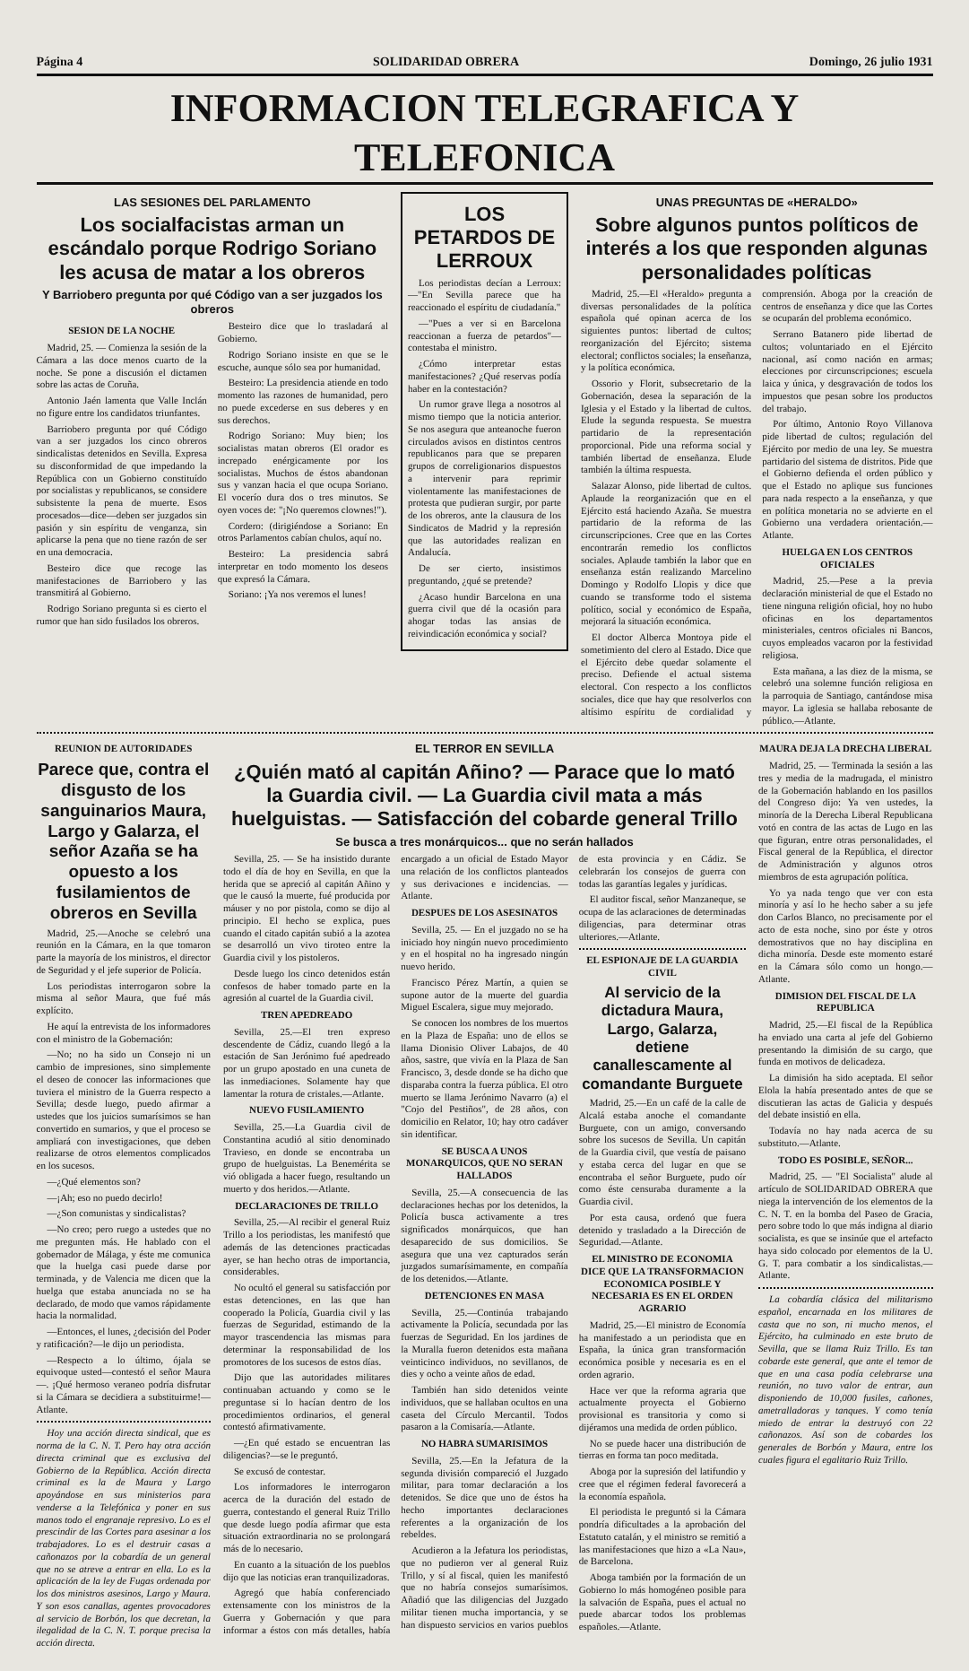Página 4 SOLIDARIDAD OBRERA Domingo, 26 julio 1931
INFORMACION TELEGRAFICA Y TELEFONICA
LAS SESIONES DEL PARLAMENTO
Los socialfacistas arman un escándalo porque Rodrigo Soriano les acusa de matar a los obreros
Y Barriobero pregunta por qué Código van a ser juzgados los obreros
SESION DE LA NOCHE
Madrid, 25. — Comienza la sesión de la Cámara a las doce menos cuarto de la noche. Se pone a discusión el dictamen sobre las actas de Coruña.
Antonio Jaén lamenta que Valle Inclán no figure entre los candidatos triunfantes.
Barriobero pregunta por qué Código van a ser juzgados los cinco obreros sindicalistas detenidos en Sevilla. Expresa su disconformidad de que impedando la República con un Gobierno constituído por socialistas y republicanos, se considere subsistente la pena de muerte. Esos procesados—dice—deben ser juzgados sin pasión y sin espíritu de venganza, sin aplicarse la pena que no tiene razón de ser en una democracia.
Besteiro dice que recoge las manifestaciones de Barriobero y las transmitirá al Gobierno.
Rodrigo Soriano pregunta si es cierto el rumor que han sido fusilados los obreros.
Besteiro dice que lo trasladará al Gobierno.
Rodrigo Soriano insiste en que se le escuche, aunque sólo sea por humanidad.
Besteiro: La presidencia atiende en todo momento las razones de humanidad, pero no puede excederse en sus deberes y en sus derechos.
Rodrigo Soriano: Muy bien; los socialistas matan obreros (El orador es increpado enérgicamente por los socialistas. Muchos de éstos abandonan sus y vanzan hacia el que ocupa Soriano. El vocerío dura dos o tres minutos. Se oyen voces de: "¡No queremos clownes!").
Cordero: (dirigiéndose a Soriano: En otros Parlamentos cabían chulos, aquí no.
Besteiro: La presidencia sabrá interpretar en todo momento los deseos que expresó la Cámara.
Soriano: ¡Ya nos veremos el lunes!
LOS PETARDOS DE LERROUX
Los periodistas decían a Lerroux: —"En Sevilla parece que ha reaccionado el espíritu de ciudadanía."
—"Pues a ver si en Barcelona reaccionan a fuerza de petardos"— contestaba el ministro.
¿Cómo interpretar estas manifestaciones? ¿Qué reservas podía haber en la contestación?
Un rumor grave llega a nosotros al mismo tiempo que la noticia anterior. Se nos asegura que anteanoche fueron circulados avisos en distintos centros republicanos para que se preparen grupos de correligionarios dispuestos a intervenir para reprimir violentamente las manifestaciones de protesta que pudieran surgir, por parte de los obreros, ante la clausura de los Sindicatos de Madrid y la represión que las autoridades realizan en Andalucía.
De ser cierto, insistimos preguntando, ¿qué se pretende?
¿Acaso hundir Barcelona en una guerra civil que dé la ocasión para ahogar todas las ansias de reivindicación económica y social?
UNAS PREGUNTAS DE «HERALDO»
Sobre algunos puntos políticos de interés a los que responden algunas personalidades políticas
Madrid, 25.—El «Heraldo» pregunta a diversas personalidades de la política española qué opinan acerca de los siguientes puntos: libertad de cultos; reorganización del Ejército; sistema electoral; conflictos sociales; la enseñanza, y la política económica.
Ossorio y Florit, subsecretario de la Gobernación, desea la separación de la Iglesia y el Estado y la libertad de cultos. Elude la segunda respuesta. Se muestra partidario de la representación proporcional. Pide una reforma social y también libertad de enseñanza. Elude también la última respuesta.
Salazar Alonso, pide libertad de cultos. Aplaude la reorganización que en el Ejército está haciendo Azaña. Se muestra partidario de la reforma de las circunscripciones. Cree que en las Cortes encontrarán remedio los conflictos sociales. Aplaude también la labor que en enseñanza están realizando Marcelino Domingo y Rodolfo Llopis y dice que cuando se transforme todo el sistema político, social y económico de España, mejorará la situación económica.
El doctor Alberca Montoya pide el sometimiento del clero al Estado. Dice que el Ejército debe quedar solamente el preciso. Defiende el actual sistema electoral. Con respecto a los conflictos sociales, dice que hay que resolverlos con altísimo espíritu de cordialidad y comprensión. Aboga por la creación de centros de enseñanza y dice que las Cortes se ocuparán del problema económico.
Serrano Batanero pide libertad de cultos; voluntariado en el Ejército nacional, así como nación en armas; elecciones por circunscripciones; escuela laica y única, y desgravación de todos los impuestos que pesan sobre los productos del trabajo.
Por último, Antonio Royo Villanova pide libertad de cultos; regulación del Ejército por medio de una ley. Se muestra partidario del sistema de distritos. Pide que el Gobierno defienda el orden público y que el Estado no aplique sus funciones para nada respecto a la enseñanza, y que en política monetaria no se advierte en el Gobierno una verdadera orientación.—Atlante.
HUELGA EN LOS CENTROS OFICIALES
Madrid, 25.—Pese a la previa declaración ministerial de que el Estado no tiene ninguna religión oficial, hoy no hubo oficinas en los departamentos ministeriales, centros oficiales ni Bancos, cuyos empleados vacaron por la festividad religiosa.
Esta mañana, a las diez de la misma, se celebró una solemne función religiosa en la parroquia de Santiago, cantándose misa mayor. La iglesia se hallaba rebosante de público.—Atlante.
REUNION DE AUTORIDADES
Parece que, contra el disgusto de los sanguinarios Maura, Largo y Galarza, el señor Azaña se ha opuesto a los fusilamientos de obreros en Sevilla
Madrid, 25.—Anoche se celebró una reunión en la Cámara, en la que tomaron parte la mayoría de los ministros, el director de Seguridad y el jefe superior de Policía.
Los periodistas interrogaron sobre la misma al señor Maura, que fué más explícito.
He aquí la entrevista de los informadores con el ministro de la Gobernación:
—No; no ha sido un Consejo ni un cambio de impresiones, sino simplemente el deseo de conocer las informaciones que tuviera el ministro de la Guerra respecto a Sevilla; desde luego, puedo afirmar a ustedes que los juicios sumarísimos se han convertido en sumarios, y que el proceso se ampliará con investigaciones, que deben realizarse de otros elementos complicados en los sucesos.
—¿Qué elementos son?
—¡Ah; eso no puedo decirlo!
—¿Son comunistas y sindicalistas?
—No creo; pero ruego a ustedes que no me pregunten más. He hablado con el gobernador de Málaga, y éste me comunica que la huelga casi puede darse por terminada, y de Valencia me dicen que la huelga que estaba anunciada no se ha declarado, de modo que vamos rápidamente hacia la normalidad.
—Entonces, el lunes, ¿decisión del Poder y ratificación?—le dijo un periodista.
—Respecto a lo último, ójala se equivoque usted—contestó el señor Maura—. ¡Qué hermoso veraneo podría disfrutar si la Cámara se decidiera a substituirme!—Atlante.
Hoy una acción directa sindical, que es norma de la C. N. T. Pero hay otra acción directa criminal que es exclusiva del Gobierno de la República. Acción directa criminal es la de Maura y Largo apoyándose en sus ministerios para venderse a la Telefónica y poner en sus manos todo el engranaje represivo. Lo es el prescindir de las Cortes para asesinar a los trabajadores. Lo es el destruir casas a cañonazos por la cobardía de un general que no se atreve a entrar en ella. Lo es la aplicación de la ley de Fugas ordenada por los dos ministros asesinos, Largo y Maura. Y son esos canallas, agentes provocadores al servicio de Borbón, los que decretan, la ilegalidad de la C. N. T. porque precisa la acción directa.
EL TERROR EN SEVILLA
¿Quién mató al capitán Añino? — Parace que lo mató la Guardia civil. — La Guardia civil mata a más huelguistas. — Satisfacción del cobarde general Trillo
Se busca a tres monárquicos... que no serán hallados
Sevilla, 25. — Se ha insistido durante todo el día de hoy en Sevilla, en que la herida que se apreció al capitán Añino y que le causó la muerte, fué producida por máuser y no por pistola, como se dijo al principio. El hecho se explica, pues cuando el citado capitán subió a la azotea se desarrolló un vivo tiroteo entre la Guardia civil y los pistoleros.
Desde luego los cinco detenidos están confesos de haber tomado parte en la agresión al cuartel de la Guardia civil.
TREN APEDREADO
Sevilla, 25.—El tren expreso descendente de Cádiz, cuando llegó a la estación de San Jerónimo fué apedreado por un grupo apostado en una cuneta de las inmediaciones. Solamente hay que lamentar la rotura de cristales.—Atlante.
NUEVO FUSILAMIENTO
Sevilla, 25.—La Guardia civil de Constantina acudió al sitio denominado Travieso, en donde se encontraba un grupo de huelguistas. La Benemérita se vió obligada a hacer fuego, resultando un muerto y dos heridos.—Atlante.
DECLARACIONES DE TRILLO
Sevilla, 25.—Al recibir el general Ruiz Trillo a los periodistas, les manifestó que además de las detenciones practicadas ayer, se han hecho otras de importancia, considerables.
No ocultó el general su satisfacción por estas detenciones, en las que han cooperado la Policía, Guardia civil y las fuerzas de Seguridad, estimando de la mayor trascendencia las mismas para determinar la responsabilidad de los promotores de los sucesos de estos días.
Dijo que las autoridades militares continuaban actuando y como se le preguntase si lo hacían dentro de los procedimientos ordinarios, el general contestó afirmativamente.
—¿En qué estado se encuentran las diligencias?—se le preguntó.
Se excusó de contestar.
Los informadores le interrogaron acerca de la duración del estado de guerra, contestando el general Ruiz Trillo que desde luego podía afirmar que esta situación extraordinaria no se prolongará más de lo necesario.
En cuanto a la situación de los pueblos dijo que las noticias eran tranquilizadoras.
Agregó que había conferenciado extensamente con los ministros de la Guerra y Gobernación y que para informar a éstos con más detalles, había encargado a un oficial de Estado Mayor una relación de los conflictos planteados y sus derivaciones e incidencias. —Atlante.
DESPUES DE LOS ASESINATOS
Sevilla, 25. — En el juzgado no se ha iniciado hoy ningún nuevo procedimiento y en el hospital no ha ingresado ningún nuevo herido.
Francisco Pérez Martín, a quien se supone autor de la muerte del guardia Miguel Escalera, sigue muy mejorado.
Se conocen los nombres de los muertos en la Plaza de España: uno de ellos se llama Dionisio Oliver Labajos, de 40 años, sastre, que vivía en la Plaza de San Francisco, 3, desde donde se ha dicho que disparaba contra la fuerza pública. El otro muerto se llama Jerónimo Navarro (a) el "Cojo del Pestiños", de 28 años, con domicilio en Relator, 10; hay otro cadáver sin identificar.
SE BUSCA A UNOS MONARQUICOS, QUE NO SERAN HALLADOS
Sevilla, 25.—A consecuencia de las declaraciones hechas por los detenidos, la Policía busca activamente a tres significados monárquicos, que han desaparecido de sus domicilios. Se asegura que una vez capturados serán juzgados sumarísimamente, en compañía de los detenidos.—Atlante.
DETENCIONES EN MASA
Sevilla, 25.—Continúa trabajando activamente la Policía, secundada por las fuerzas de Seguridad. En los jardines de la Muralla fueron detenidos esta mañana veinticinco individuos, no sevillanos, de dies y ocho a veinte años de edad.
También han sido detenidos veinte individuos, que se hallaban ocultos en una caseta del Círculo Mercantil. Todos pasaron a la Comisaría.—Atlante.
NO HABRA SUMARISIMOS
Sevilla, 25.—En la Jefatura de la segunda división compareció el Juzgado militar, para tomar declaración a los detenidos. Se dice que uno de éstos ha hecho importantes declaraciones referentes a la organización de los rebeldes.
Acudieron a la Jefatura los periodistas, que no pudieron ver al general Ruiz Trillo, y sí al fiscal, quien les manifestó que no habría consejos sumarísimos. Añadió que las diligencias del Juzgado militar tienen mucha importancia, y se han dispuesto servicios en varios pueblos de esta provincia y en Cádiz. Se celebrarán los consejos de guerra con todas las garantías legales y jurídicas.
El auditor fiscal, señor Manzaneque, se ocupa de las aclaraciones de determinadas diligencias, para determinar otras ulteriores.—Atlante.
EL ESPIONAJE DE LA GUARDIA CIVIL
Al servicio de la dictadura Maura, Largo, Galarza, detiene canallescamente al comandante Burguete
Madrid, 25.—En un café de la calle de Alcalá estaba anoche el comandante Burguete, con un amigo, conversando sobre los sucesos de Sevilla. Un capitán de la Guardia civil, que vestía de paisano y estaba cerca del lugar en que se encontraba el señor Burguete, pudo oír como éste censuraba duramente a la Guardia civil.
Por esta causa, ordenó que fuera detenido y trasladado a la Dirección de Seguridad.—Atlante.
EL MINISTRO DE ECONOMIA DICE QUE LA TRANSFORMACION ECONOMICA POSIBLE Y NECESARIA ES EN EL ORDEN AGRARIO
Madrid, 25.—El ministro de Economía ha manifestado a un periodista que en España, la única gran transformación económica posible y necesaria es en el orden agrario.
Hace ver que la reforma agraria que actualmente proyecta el Gobierno provisional es transitoria y como si dijéramos una medida de orden público.
No se puede hacer una distribución de tierras en forma tan poco meditada.
Aboga por la supresión del latifundio y cree que el régimen federal favorecerá a la economía española.
El periodista le preguntó si la Cámara pondría dificultades a la aprobación del Estatuto catalán, y el ministro se remitió a las manifestaciones que hizo a «La Nau», de Barcelona.
Aboga también por la formación de un Gobierno lo más homogéneo posible para la salvación de España, pues el actual no puede abarcar todos los problemas españoles.—Atlante.
MAURA DEJA LA DRECHA LIBERAL
Madrid, 25. — Terminada la sesión a las tres y media de la madrugada, el ministro de la Gobernación hablando en los pasillos del Congreso dijo: Ya ven ustedes, la minoría de la Derecha Liberal Republicana votó en contra de las actas de Lugo en las que figuran, entre otras personalidades, el Fiscal general de la República, el director de Administración y algunos otros miembros de esta agrupación política.
Yo ya nada tengo que ver con esta minoría y así lo he hecho saber a su jefe don Carlos Blanco, no precisamente por el acto de esta noche, sino por éste y otros demostrativos que no hay disciplina en dicha minoría. Desde este momento estaré en la Cámara sólo como un hongo.—Atlante.
DIMISION DEL FISCAL DE LA REPUBLICA
Madrid, 25.—El fiscal de la República ha enviado una carta al jefe del Gobierno presentando la dimisión de su cargo, que funda en motivos de delicadeza.
La dimisión ha sido aceptada. El señor Elola la había presentado antes de que se discutieran las actas de Galicia y después del debate insistió en ella.
Todavía no hay nada acerca de su substituto.—Atlante.
TODO ES POSIBLE, SEÑOR...
Madrid, 25. — "El Socialista" alude al artículo de SOLIDARIDAD OBRERA que niega la intervención de los elementos de la C. N. T. en la bomba del Paseo de Gracia, pero sobre todo lo que más indigna al diario socialista, es que se insinúe que el artefacto haya sido colocado por elementos de la U. G. T. para combatir a los sindicalistas.—Atlante.
La cobardía clásica del militarismo español, encarnada en los militares de casta que no son, ni mucho menos, el Ejército, ha culminado en este bruto de Sevilla, que se llama Ruiz Trillo. Es tan cobarde este general, que ante el temor de que en una casa podía celebrarse una reunión, no tuvo valor de entrar, aun disponiendo de 10,000 fusiles, cañones, ametralladoras y tanques. Y como tenía miedo de entrar la destruyó con 22 cañonazos. Así son de cobardes los generales de Borbón y Maura, entre los cuales figura el egalitario Ruiz Trillo.